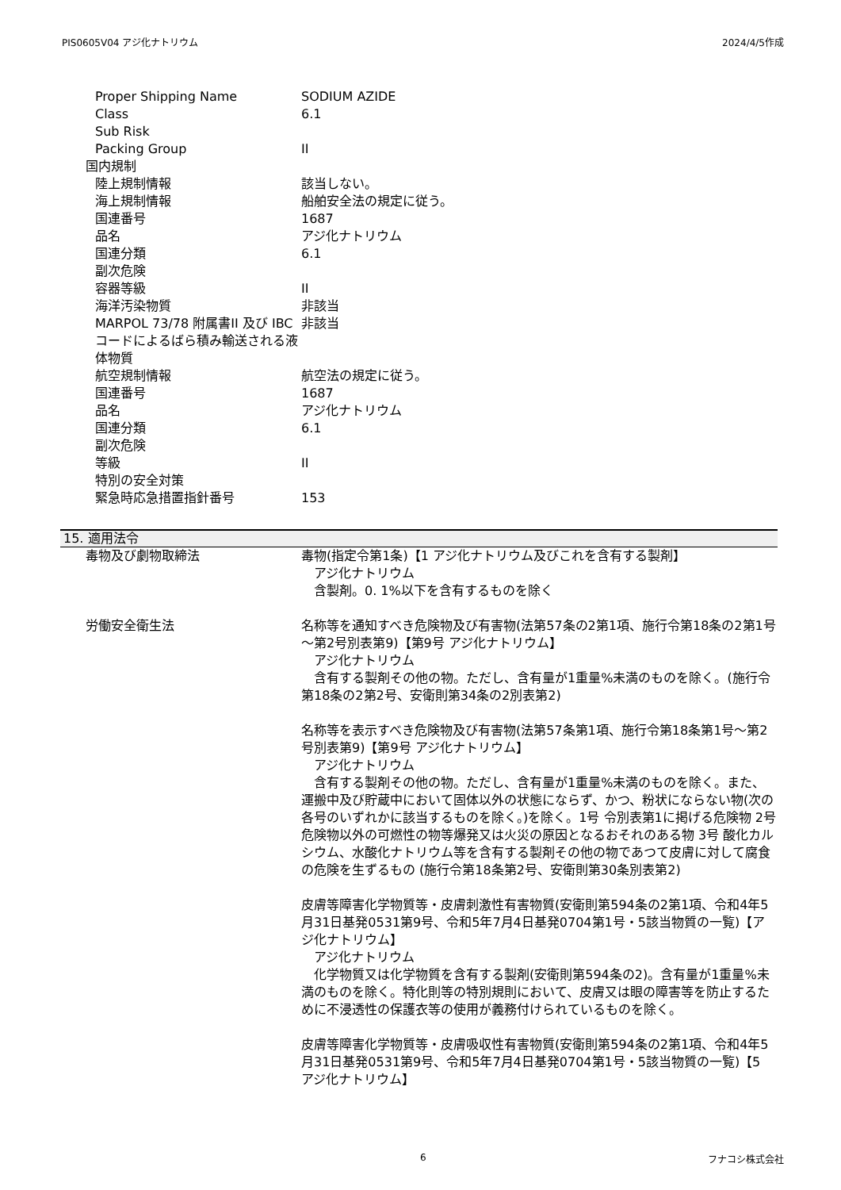PIS0605V04 アジ化ナトリウム 2024/4/5作成
Proper Shipping Name SODIUM AZIDE
Class 6.1
Sub Risk
Packing Group II
国内規制
陸上規制情報 該当しない。
海上規制情報 船舶安全法の規定に従う。
国連番号 1687
品名 アジ化ナトリウム
国連分類 6.1
副次危険
容器等級 II
海洋汚染物質 非該当
MARPOL 73/78 附属書II 及び IBCコードによるばら積み輸送される液体物質
非該当
航空規制情報 航空法の規定に従う。
国連番号 1687
品名 アジ化ナトリウム
国連分類 6.1
副次危険
等級 II
特別の安全対策
緊急時応急措置指針番号 153
15. 適用法令
毒物及び劇物取締法 毒物(指定令第1条)【1 アジ化ナトリウム及びこれを含有する製剤】
　アジ化ナトリウム
　含製剤。0. 1%以下を含有するものを除く
労働安全衛生法 名称等を通知すべき危険物及び有害物(法第57条の2第1項、施行令第18条の2第1号～第2号別表第9)【第9号 アジ化ナトリウム】
　アジ化ナトリウム
　含有する製剤その他の物。ただし、含有量が1重量%未満のものを除く。(施行令第18条の2第2号、安衛則第34条の2別表第2)
名称等を表示すべき危険物及び有害物(法第57条第1項、施行令第18条第1号～第2号別表第9)【第9号 アジ化ナトリウム】
　アジ化ナトリウム
　含有する製剤その他の物。ただし、含有量が1重量%未満のものを除く。また、運搬中及び貯蔵中において固体以外の状態にならず、かつ、粉状にならない物(次の各号のいずれかに該当するものを除く。)を除く。1号 令別表第1に掲げる危険物 2号 危険物以外の可燃性の物等爆発又は火災の原因となるおそれのある物 3号 酸化カルシウム、水酸化ナトリウム等を含有する製剤その他の物であつて皮膚に対して腐食の危険を生ずるもの (施行令第18条第2号、安衛則第30条別表第2)
皮膚等障害化学物質等・皮膚刺激性有害物質(安衛則第594条の2第1項、令和4年5月31日基発0531第9号、令和5年7月4日基発0704第1号・5該当物質の一覧)【アジ化ナトリウム】
　アジ化ナトリウム
　化学物質又は化学物質を含有する製剤(安衛則第594条の2)。含有量が1重量%未満のものを除く。特化則等の特別規則において、皮膚又は眼の障害等を防止するために不浸透性の保護衣等の使用が義務付けられているものを除く。
皮膚等障害化学物質等・皮膚吸収性有害物質(安衛則第594条の2第1項、令和4年5月31日基発0531第9号、令和5年7月4日基発0704第1号・5該当物質の一覧)【5 アジ化ナトリウム】
6 フナコシ株式会社